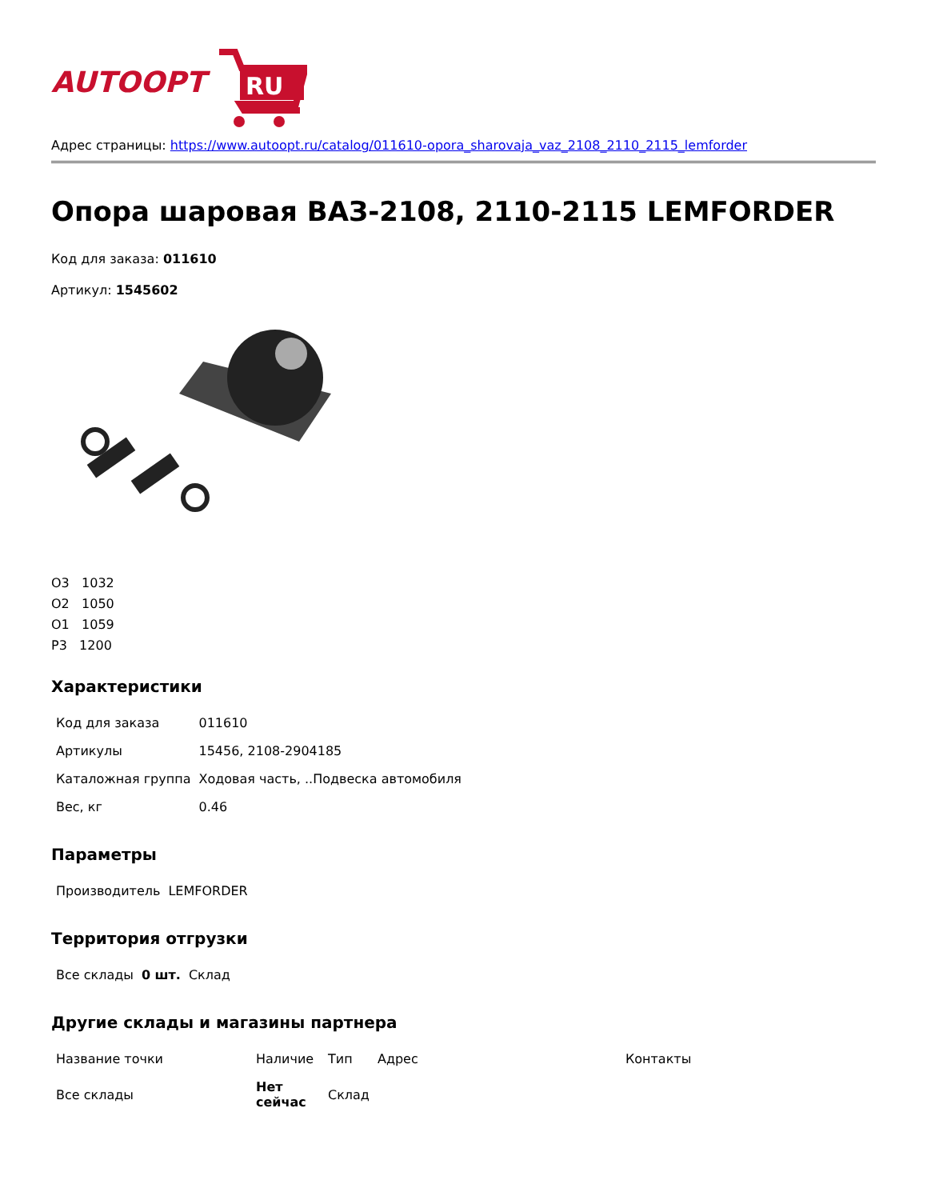AUTOOPT
RU
Адрес страницы: https://www.autoopt.ru/catalog/011610-opora_sharovaja_vaz_2108_2110_2115_lemforder
Опора шаровая ВАЗ-2108, 2110-2115 LEMFORDER
Код для заказа: 011610
Артикул: 1545602
О3 1032
О2 1050
О1 1059
Р3 1200
Характеристики
| Код для заказа | 011610 |
| Артикулы | 15456, 2108-2904185 |
| Каталожная группа | Ходовая часть, ..Подвеска автомобиля |
| Вес, кг | 0.46 |
Параметры
| Производитель | LEMFORDER |
Территория отгрузки
| Все склады | 0 шт. | Склад |
Другие склады и магазины партнера
| Название точки | Наличие | Тип | Адрес | Контакты |
| Все склады | Нет сейчас | Склад | | |